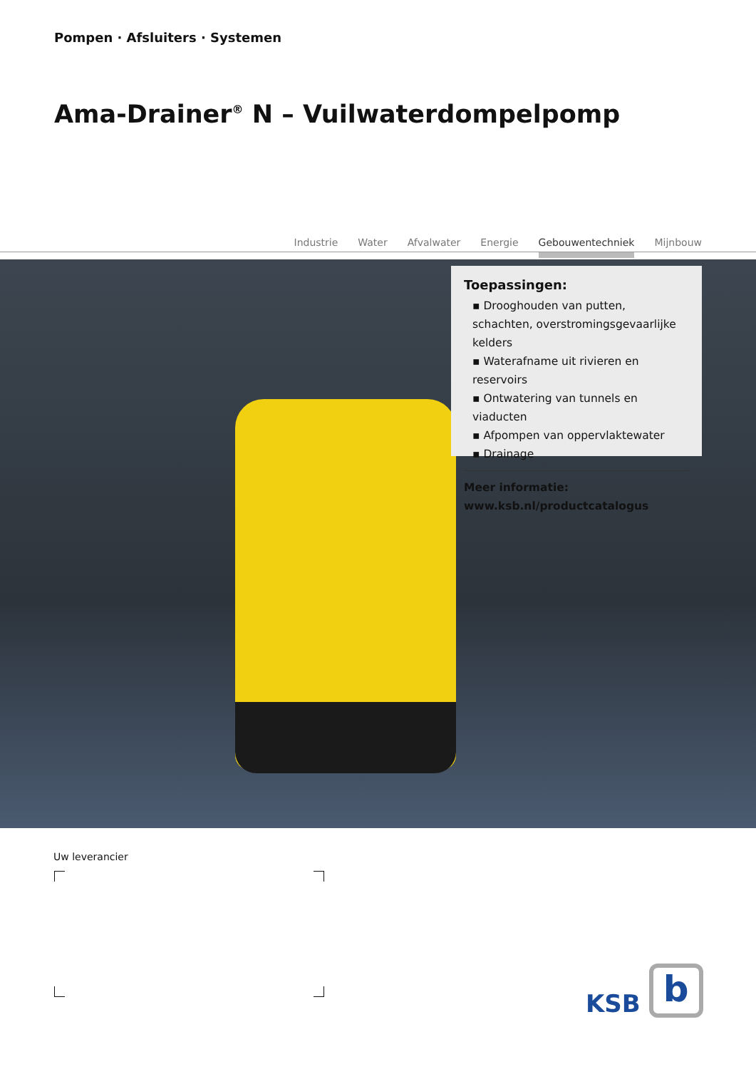Pompen · Afsluiters · Systemen
Ama-Drainer<sup>®</sup> N – Vuilwaterdompelpomp
Industrie Water Afvalwater Energie Gebouwentechniek Mijnbouw
Toepassingen:
▪ Drooghouden van putten, schachten, overstromingsgevaarlijke kelders
▪ Waterafname uit rivieren en reservoirs
▪ Ontwatering van tunnels en viaducten
▪ Afpompen van oppervlaktewater
▪ Drainage
Meer informatie:
www.ksb.nl/productcatalogus
Uw leverancier
KSB b